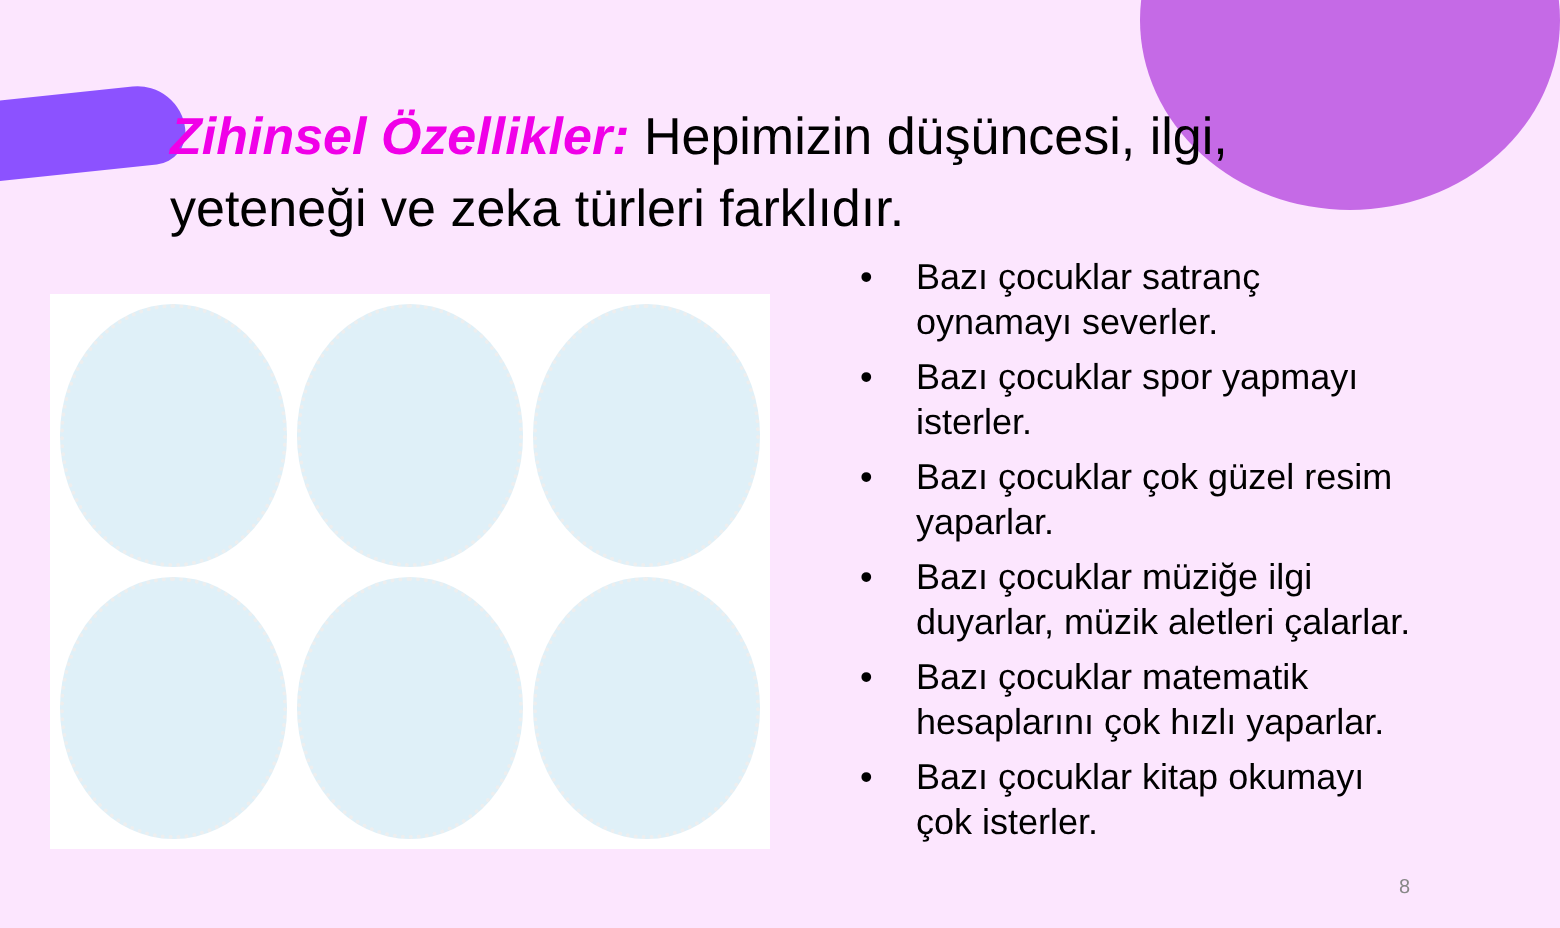Zihinsel Özellikler: Hepimizin düşüncesi, ilgi, yeteneği ve zeka türleri farklıdır.
• Bazı çocuklar satranç oynamayı severler.
• Bazı çocuklar spor yapmayı isterler.
• Bazı çocuklar çok güzel resim yaparlar.
• Bazı çocuklar müziğe ilgi duyarlar, müzik aletleri çalarlar.
• Bazı çocuklar matematik hesaplarını çok hızlı yaparlar.
• Bazı çocuklar kitap okumayı çok isterler.
8